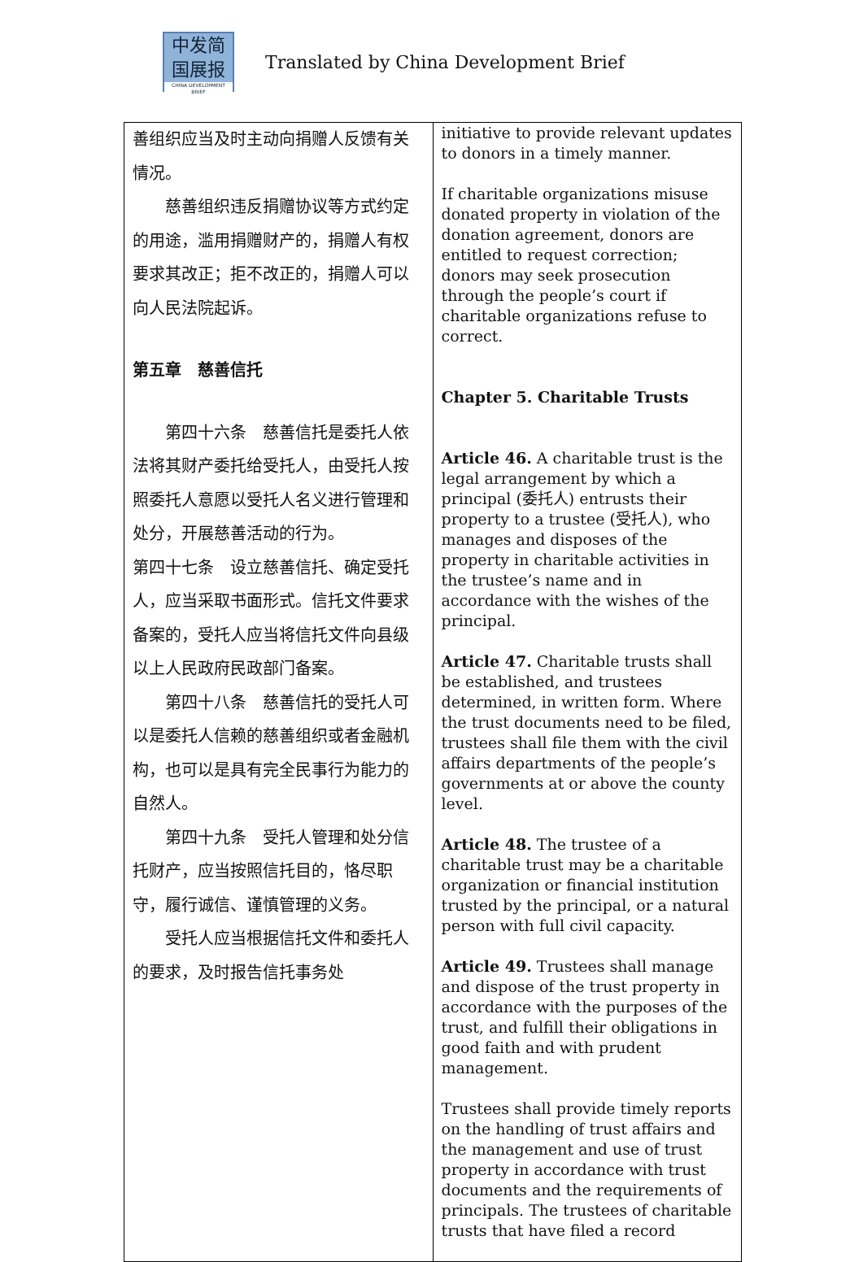中发简
国展报
CHINA DEVELOPMENT BRIEF
Translated by China Development Brief
| 善组织应当及时主动向捐赠人反馈有关情况。 慈善组织违反捐赠协议等方式约定的用途，滥用捐赠财产的，捐赠人有权要求其改正；拒不改正的，捐赠人可以向人民法院起诉。 第五章 慈善信托 第四十六条 慈善信托是委托人依法将其财产委托给受托人，由受托人按照委托人意愿以受托人名义进行管理和处分，开展慈善活动的行为。 第四十七条 设立慈善信托、确定受托人，应当采取书面形式。信托文件要求备案的，受托人应当将信托文件向县级以上人民政府民政部门备案。 第四十八条 慈善信托的受托人可以是委托人信赖的慈善组织或者金融机构，也可以是具有完全民事行为能力的自然人。 第四十九条 受托人管理和处分信托财产，应当按照信托目的，恪尽职守，履行诚信、谨慎管理的义务。 受托人应当根据信托文件和委托人的要求，及时报告信托事务处 | initiative to provide relevant updates to donors in a timely manner. If charitable organizations misuse donated property in violation of the donation agreement, donors are entitled to request correction; donors may seek prosecution through the people’s court if charitable organizations refuse to correct. Chapter 5. Charitable Trusts Article 46. A charitable trust is the legal arrangement by which a principal (委托人) entrusts their property to a trustee (受托人), who manages and disposes of the property in charitable activities in the trustee’s name and in accordance with the wishes of the principal. Article 47. Charitable trusts shall be established, and trustees determined, in written form. Where the trust documents need to be filed, trustees shall file them with the civil affairs departments of the people’s governments at or above the county level. Article 48. The trustee of a charitable trust may be a charitable organization or financial institution trusted by the principal, or a natural person with full civil capacity. Article 49. Trustees shall manage and dispose of the trust property in accordance with the purposes of the trust, and fulfill their obligations in good faith and with prudent management. Trustees shall provide timely reports on the handling of trust affairs and the management and use of trust property in accordance with trust documents and the requirements of principals. The trustees of charitable trusts that have filed a record |